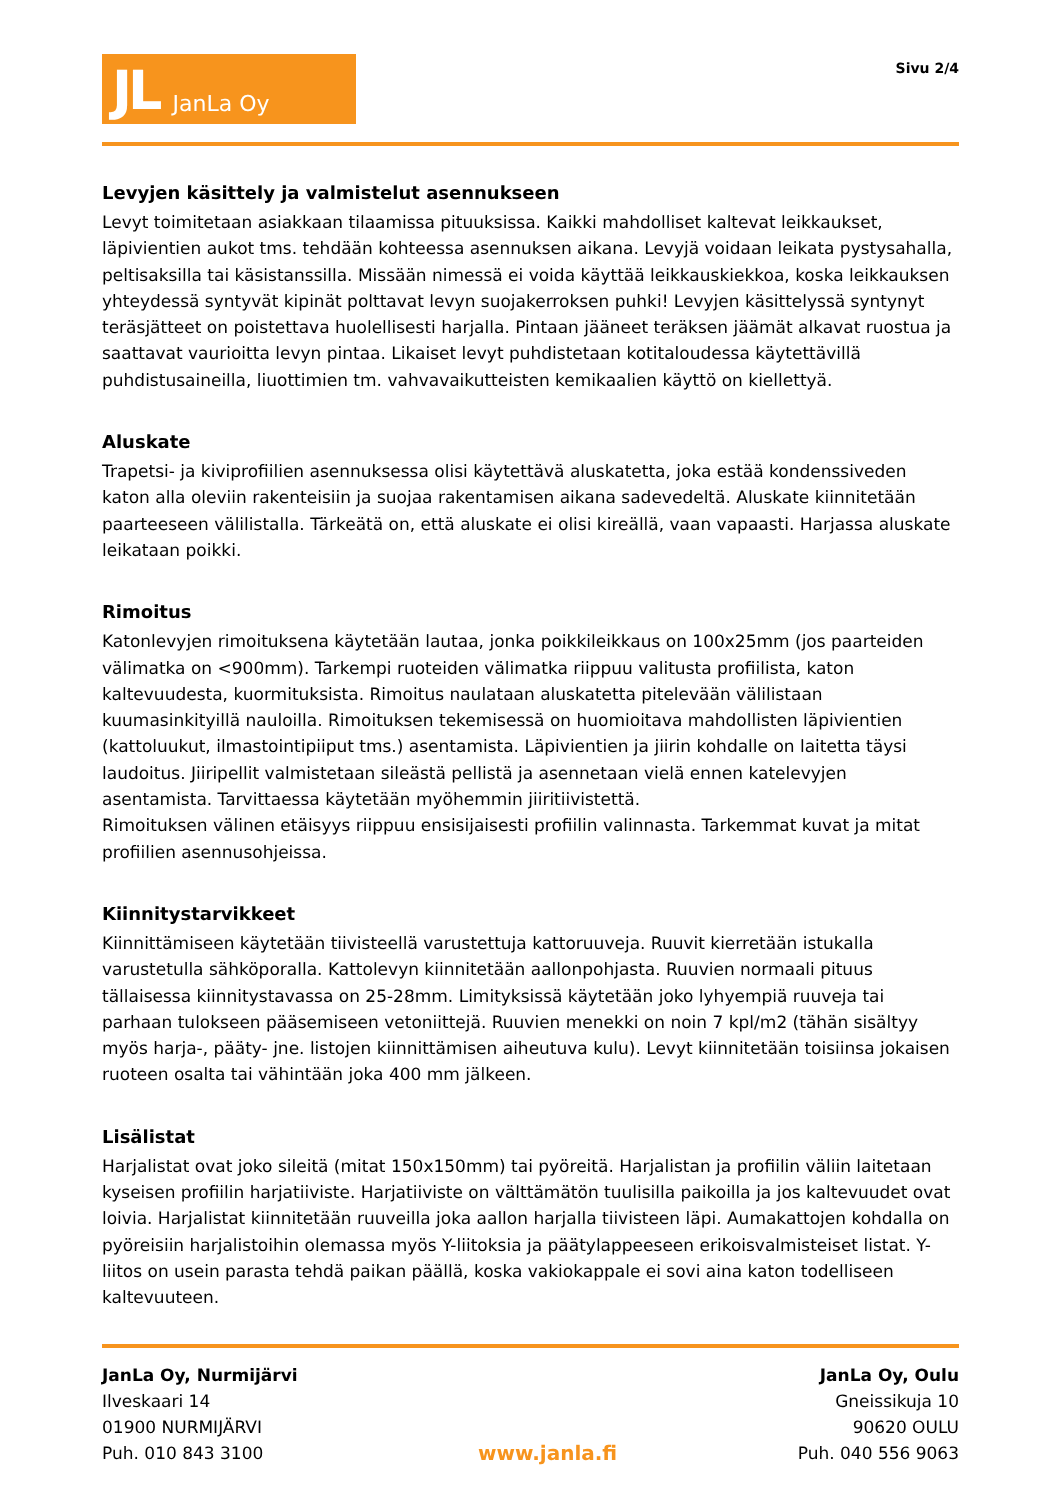JL JanLa Oy
Sivu 2/4
Levyjen käsittely ja valmistelut asennukseen
Levyt toimitetaan asiakkaan tilaamissa pituuksissa. Kaikki mahdolliset kaltevat leikkaukset, läpivientien aukot tms. tehdään kohteessa asennuksen aikana. Levyjä voidaan leikata pystysahalla, peltisaksilla tai käsistanssilla. Missään nimessä ei voida käyttää leikkauskiekkoa, koska leikkauksen yhteydessä syntyvät kipinät polttavat levyn suojakerroksen puhki! Levyjen käsittelyssä syntynyt teräsjätteet on poistettava huolellisesti harjalla. Pintaan jääneet teräksen jäämät alkavat ruostua ja saattavat vaurioitta levyn pintaa. Likaiset levyt puhdistetaan kotitaloudessa käytettävillä puhdistusaineilla, liuottimien tm. vahvavaikutteisten kemikaalien käyttö on kiellettyä.
Aluskate
Trapetsi- ja kiviprofiilien asennuksessa olisi käytettävä aluskatetta, joka estää kondenssiveden katon alla oleviin rakenteisiin ja suojaa rakentamisen aikana sadevedeltä. Aluskate kiinnitetään paarteeseen välilistalla. Tärkeätä on, että aluskate ei olisi kireällä, vaan vapaasti. Harjassa aluskate leikataan poikki.
Rimoitus
Katonlevyjen rimoituksena käytetään lautaa, jonka poikkileikkaus on 100x25mm (jos paarteiden välimatka on <900mm). Tarkempi ruoteiden välimatka riippuu valitusta profiilista, katon kaltevuudesta, kuormituksista. Rimoitus naulataan aluskatetta pitelevään välilistaan kuumasinkityillä nauloilla. Rimoituksen tekemisessä on huomioitava mahdollisten läpivientien (kattoluukut, ilmastointipiiput tms.) asentamista. Läpivientien ja jiirin kohdalle on laitetta täysi laudoitus. Jiiripellit valmistetaan sileästä pellistä ja asennetaan vielä ennen katelevyjen asentamista. Tarvittaessa käytetään myöhemmin jiiritiivistettä.
Rimoituksen välinen etäisyys riippuu ensisijaisesti profiilin valinnasta. Tarkemmat kuvat ja mitat profiilien asennusohjeissa.
Kiinnitystarvikkeet
Kiinnittämiseen käytetään tiivisteellä varustettuja kattoruuveja. Ruuvit kierretään istukalla varustetulla sähköporalla. Kattolevyn kiinnitetään aallonpohjasta. Ruuvien normaali pituus tällaisessa kiinnitystavassa on 25-28mm. Limityksissä käytetään joko lyhyempiä ruuveja tai parhaan tulokseen pääsemiseen vetoniittejä. Ruuvien menekki on noin 7 kpl/m2 (tähän sisältyy myös harja-, pääty- jne. listojen kiinnittämisen aiheutuva kulu). Levyt kiinnitetään toisiinsa jokaisen ruoteen osalta tai vähintään joka 400 mm jälkeen.
Lisälistat
Harjalistat ovat joko sileitä (mitat 150x150mm) tai pyöreitä. Harjalistan ja profiilin väliin laitetaan kyseisen profiilin harjatiiviste. Harjatiiviste on välttämätön tuulisilla paikoilla ja jos kaltevuudet ovat loivia. Harjalistat kiinnitetään ruuveilla joka aallon harjalla tiivisteen läpi. Aumakattojen kohdalla on pyöreisiin harjalistoihin olemassa myös Y-liitoksia ja päätylappeeseen erikoisvalmisteiset listat. Y-liitos on usein parasta tehdä paikan päällä, koska vakiokappale ei sovi aina katon todelliseen kaltevuuteen.
JanLa Oy, Nurmijärvi
Ilveskaari 14
01900 NURMIJÄRVI
Puh. 010 843 3100
www.janla.fi
JanLa Oy, Oulu
Gneissikuja 10
90620 OULU
Puh. 040 556 9063